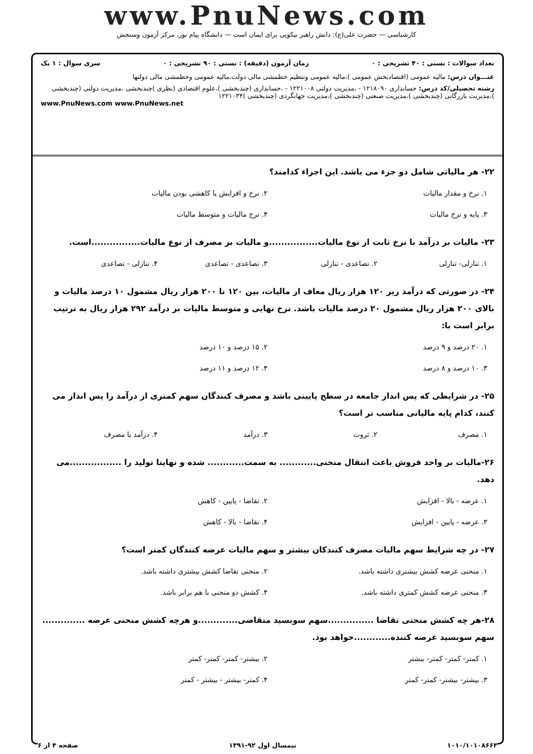www.PnuNews.com
کارشناسی — حضرت علی(ع): دانش راهبر نیکویی برای ایمان است — دانشگاه پیام نور، مرکز آزمون وسنجش
تعداد سوالات : تستی : ۴۰ تشریحی : ۰ زمان آزمون (دقیقه) : تستی : ۹۰ تشریحی : ۰ سری سوال : ۱ یک
عنـــوان درس: مالیه عمومی (اقتصادبخش عمومی )،مالیه عمومی وتنظیم خطمشی مالی دولت،مالیه عمومی وخطمشی مالی دولتها
رشته تحصیلی/کد درس: حسابداری ۱۲۱۸۰۹۰ - ،مدیریت دولتی ۱۲۲۱۰۰۸ - ،حسابداری (چندبخشی )،علوم اقتصادی (نظری )چندبخشی ،مدیریت دولتی (چندبخشی )،مدیریت بازرگانی (چندبخشی )،مدیریت صنعتی (چندبخشی )،مدیریت جهانگردی (چندبخشی )۱۲۲۱۰۳۴
www.PnuNews.com www.PnuNews.net
۲۲- هر مالیاتی شامل دو جزء می باشد. این اجزاء کدامند؟
۱. نرخ و مقدار مالیات ۲. نرخ و افزایش یا کاهشی بودن مالیات ۳. پایه و نرخ مالیات ۴. نرخ مالیات و متوسط مالیات
۲۳- مالیات بر درآمد با نرخ ثابت از نوع مالیات................و مالیات بر مصرف از نوع مالیات................است.
۱. تنازلی- تنازلی ۲. تصاعدی - تنازلی ۳. تصاعدی - تصاعدی ۴. تنازلی - تصاعدی
۲۴- در صورتی که درآمد زیر ۱۲۰ هزار ریال معاف از مالیات، بین ۱۲۰ تا ۲۰۰ هزار ریال مشمول ۱۰ درصد مالیات و بالای ۲۰۰ هزار ریال مشمول ۲۰ درصد مالیات باشد. نرخ نهایی و متوسط مالیات بر درآمد ۲۹۲ هزار ریال به ترتیب برابر است با:
۱. ۲۰ درصد و ۹ درصد ۲. ۱۵ درصد و ۱۰ درصد ۳. ۱۰ درصد و ۸ درصد ۴. ۱۲ درصد و ۱۱ درصد
۲۵- در شرایطی که پس انداز جامعه در سطح پایینی باشد و مصرف کنندگان سهم کمتری از درآمد را پس انداز می کنند، کدام پایه مالیاتی مناسب تر است؟
۱. مصرف ۲. ثروت ۳. درآمد ۴. درآمد یا مصرف
۲۶-مالیات بر واحد فروش باعث انتقال منحنی............ به سمت............ شده و نهایتا تولید را .................می دهد.
۱. عرضه - بالا - افزایش ۲. تقاضا - پایین - کاهش ۳. عرضه - پایین - افزایش ۴. تقاضا - بالا - کاهش
۲۷- در چه شرایط سهم مالیات مصرف کنندکان بیشتر و سهم مالیات عرضه کنندگان کمتر است؟
۱. منحنی عرضه کشش بیشتری داشته باشد. ۲. منحنی تقاضا کشش بیشتری داشته باشد. ۳. منحنی عرضه کشش کمتری داشته باشد. ۴. کشش دو منحنی با هم برابر باشد.
۲۸-هر چه کشش منحنی تقاضا ...............سهم سوبسید متقاضی.............و هرچه کشش منحنی عرضه .............. سهم سوبسید عرضه کننده............خواهد بود.
۱. کمتر- کمتر- کمتر- بیشتر ۲. بیشتر- کمتر- کمتر- کمتر ۳. بیشتر- بیشتر- کمتر- کمتر ۴. کمتر- بیشتر - بیشتر - کمتر
۱۰۱۰/۱۰۱۰۸۶۶۴ نیمسال اول ۹۲-۱۳۹۱ صفحه ۴ از ۶